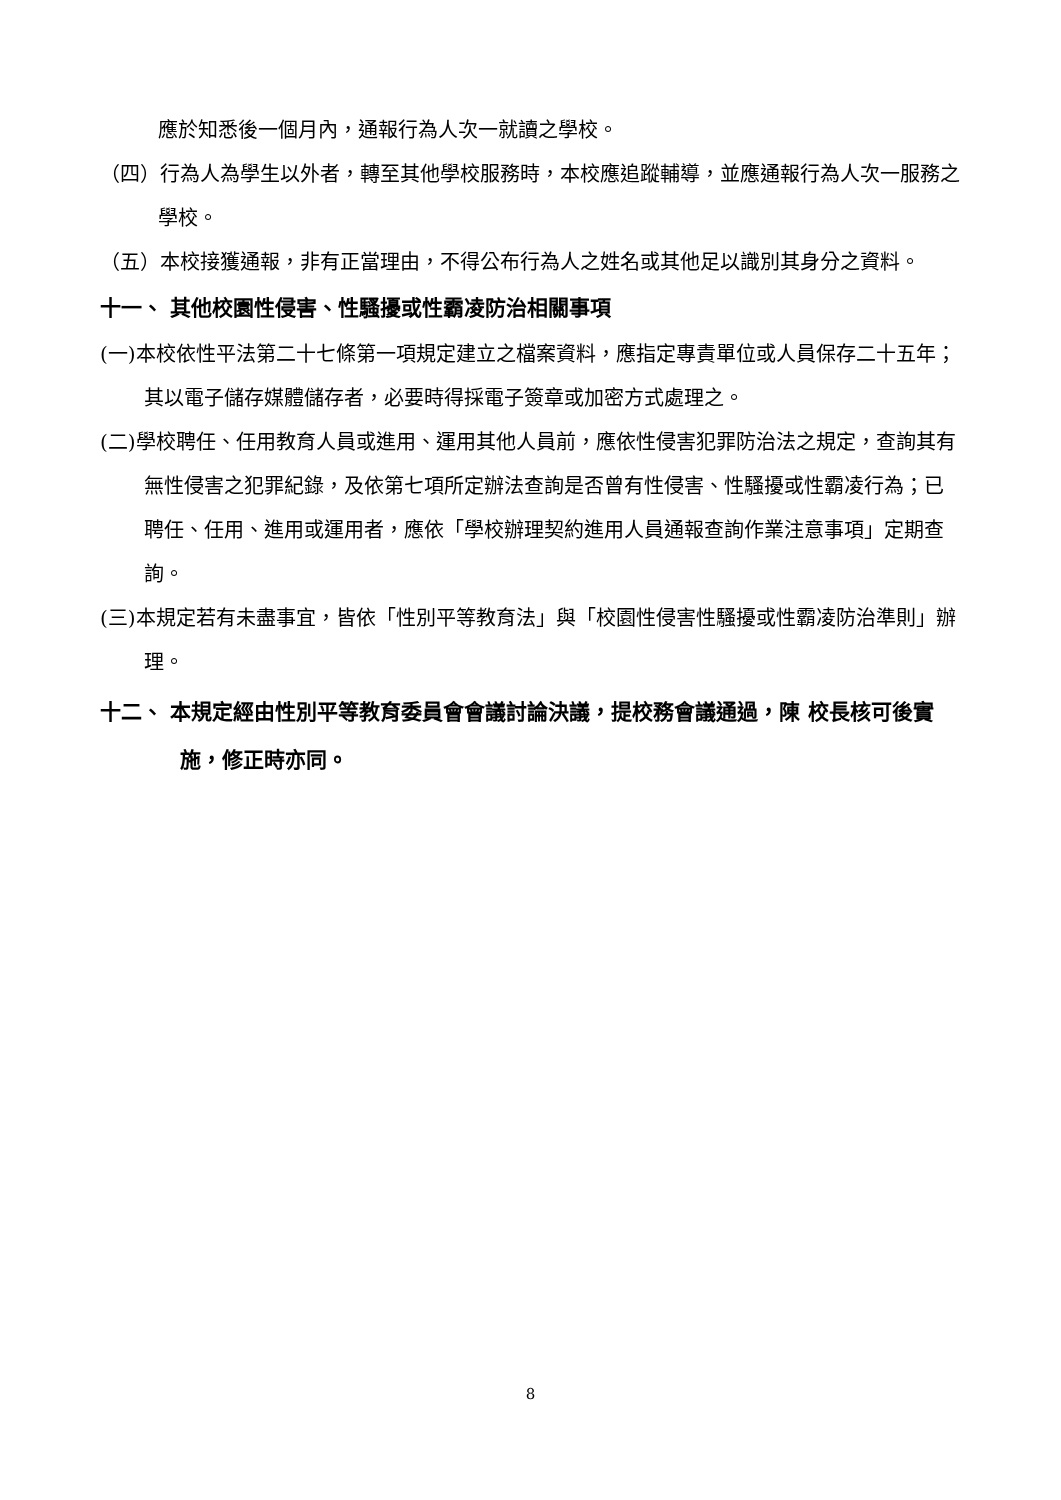應於知悉後一個月內，通報行為人次一就讀之學校。
（四）行為人為學生以外者，轉至其他學校服務時，本校應追蹤輔導，並應通報行為人次一服務之學校。
（五）本校接獲通報，非有正當理由，不得公布行為人之姓名或其他足以識別其身分之資料。
十一、 其他校園性侵害、性騷擾或性霸凌防治相關事項
(一)本校依性平法第二十七條第一項規定建立之檔案資料，應指定專責單位或人員保存二十五年；其以電子儲存媒體儲存者，必要時得採電子簽章或加密方式處理之。
(二)學校聘任、任用教育人員或進用、運用其他人員前，應依性侵害犯罪防治法之規定，查詢其有無性侵害之犯罪紀錄，及依第七項所定辦法查詢是否曾有性侵害、性騷擾或性霸凌行為；已聘任、任用、進用或運用者，應依「學校辦理契約進用人員通報查詢作業注意事項」定期查詢。
(三)本規定若有未盡事宜，皆依「性別平等教育法」與「校園性侵害性騷擾或性霸凌防治準則」辦理。
十二、 本規定經由性別平等教育委員會會議討論決議，提校務會議通過，陳 校長核可後實施，修正時亦同。
8